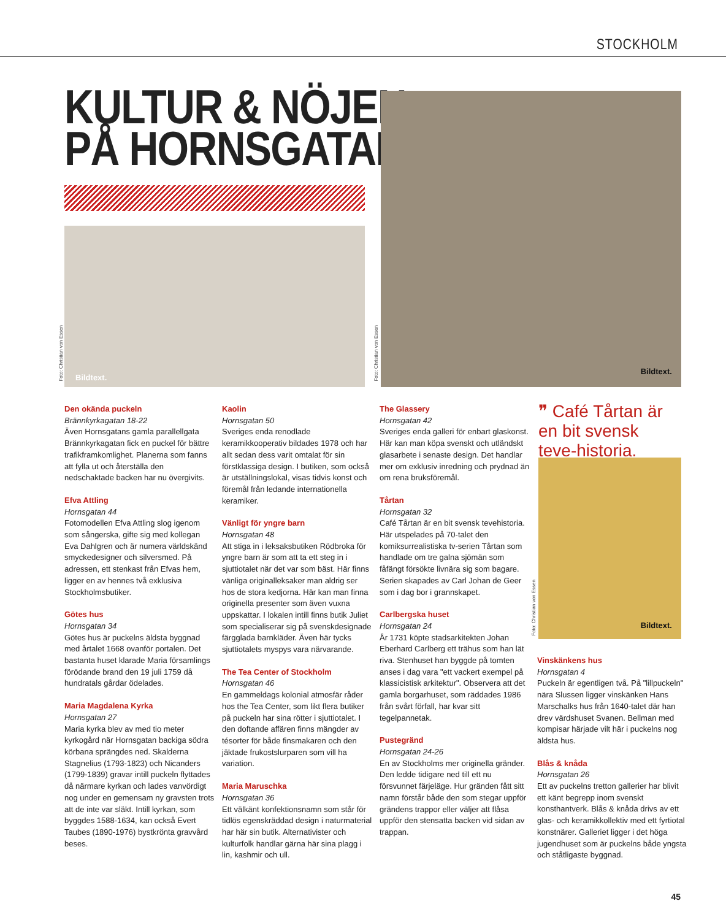STOCKHOLM
KULTUR & NÖJEN
PÅ HORNSGATAN
Bildtext.
Foto: Christian von Essen
Bildtext.
Foto: Christian von Essen
❞ Café Tårtan är en bit svensk teve-historia.
Bildtext.
Foto: Christian von Essen
Den okända puckeln
Brännkyrkagatan 18-22
Även Hornsgatans gamla parallellgata Brännkyrkagatan fick en puckel för bättre trafikframkomlighet. Planerna som fanns att fylla ut och återställa den nedschaktade backen har nu övergivits.
Efva Attling
Hornsgatan 44
Fotomodellen Efva Attling slog igenom som sångerska, gifte sig med kollegan Eva Dahlgren och är numera världskänd smyckedesigner och silversmed. På adressen, ett stenkast från Efvas hem, ligger en av hennes två exklusiva Stockholmsbutiker.
Götes hus
Hornsgatan 34
Götes hus är puckelns äldsta byggnad med årtalet 1668 ovanför portalen. Det bastanta huset klarade Maria församlings förödande brand den 19 juli 1759 då hundratals gårdar ödelades.
Maria Magdalena Kyrka
Hornsgatan 27
Maria kyrka blev av med tio meter kyrkogård när Hornsgatan backiga södra körbana sprängdes ned. Skalderna Stagnelius (1793-1823) och Nicanders (1799-1839) gravar intill puckeln flyttades då närmare kyrkan och lades vanvördigt nog under en gemensam ny gravsten trots att de inte var släkt. Intill kyrkan, som byggdes 1588-1634, kan också Evert Taubes (1890-1976) bystkrönta gravvård beses.
Kaolin
Hornsgatan 50
Sveriges enda renodlade keramikkooperativ bildades 1978 och har allt sedan dess varit omtalat för sin förstklassiga design. I butiken, som också är utställningslokal, visas tidvis konst och föremål från ledande internationella keramiker.
Vänligt för yngre barn
Hornsgatan 48
Att stiga in i leksaksbutiken Rödbroka för yngre barn är som att ta ett steg in i sjuttiotalet när det var som bäst. Här finns vänliga originalleksaker man aldrig ser hos de stora kedjorna. Här kan man finna originella presenter som även vuxna uppskattar. I lokalen intill finns butik Juliet som specialiserar sig på svenskdesignade färgglada barnkläder. Även här tycks sjuttiotalets myspys vara närvarande.
The Tea Center of Stockholm
Hornsgatan 46
En gammeldags kolonial atmosfär råder hos the Tea Center, som likt flera butiker på puckeln har sina rötter i sjuttiotalet. I den doftande affären finns mängder av tésorter för både finsmakaren och den jäktade frukostslurparen som vill ha variation.
Maria Maruschka
Hornsgatan 36
Ett välkänt konfektionsnamn som står för tidlös egenskräddad design i naturmaterial har här sin butik. Alternativister och kulturfolk handlar gärna här sina plagg i lin, kashmir och ull.
The Glassery
Hornsgatan 42
Sveriges enda galleri för enbart glaskonst. Här kan man köpa svenskt och utländskt glasarbete i senaste design. Det handlar mer om exklusiv inredning och prydnad än om rena bruksföremål.
Tårtan
Hornsgatan 32
Café Tårtan är en bit svensk tevehistoria. Här utspelades på 70-talet den komiksurrealistiska tv-serien Tårtan som handlade om tre galna sjömän som fåfängt försökte livnära sig som bagare. Serien skapades av Carl Johan de Geer som i dag bor i grannskapet.
Carlbergska huset
Hornsgatan 24
År 1731 köpte stadsarkitekten Johan Eberhard Carlberg ett trähus som han lät riva. Stenhuset han byggde på tomten anses i dag vara "ett vackert exempel på klassicistisk arkitektur". Observera att det gamla borgarhuset, som räddades 1986 från svårt förfall, har kvar sitt tegelpannetak.
Pustegränd
Hornsgatan 24-26
En av Stockholms mer originella gränder. Den ledde tidigare ned till ett nu försvunnet färjeläge. Hur gränden fått sitt namn förstår både den som stegar uppför grändens trappor eller väljer att flåsa uppför den stensatta backen vid sidan av trappan.
Vinskänkens hus
Hornsgatan 4
Puckeln är egentligen två. På "lillpuckeln" nära Slussen ligger vinskänken Hans Marschalks hus från 1640-talet där han drev värdshuset Svanen. Bellman med kompisar härjade vilt här i puckelns nog äldsta hus.
Blås & knåda
Hornsgatan 26
Ett av puckelns tretton gallerier har blivit ett känt begrepp inom svenskt konsthantverk. Blås & knåda drivs av ett glas- och keramikkollektiv med ett fyrtiotal konstnärer. Galleriet ligger i det höga jugendhuset som är puckelns både yngsta och ståtligaste byggnad.
45